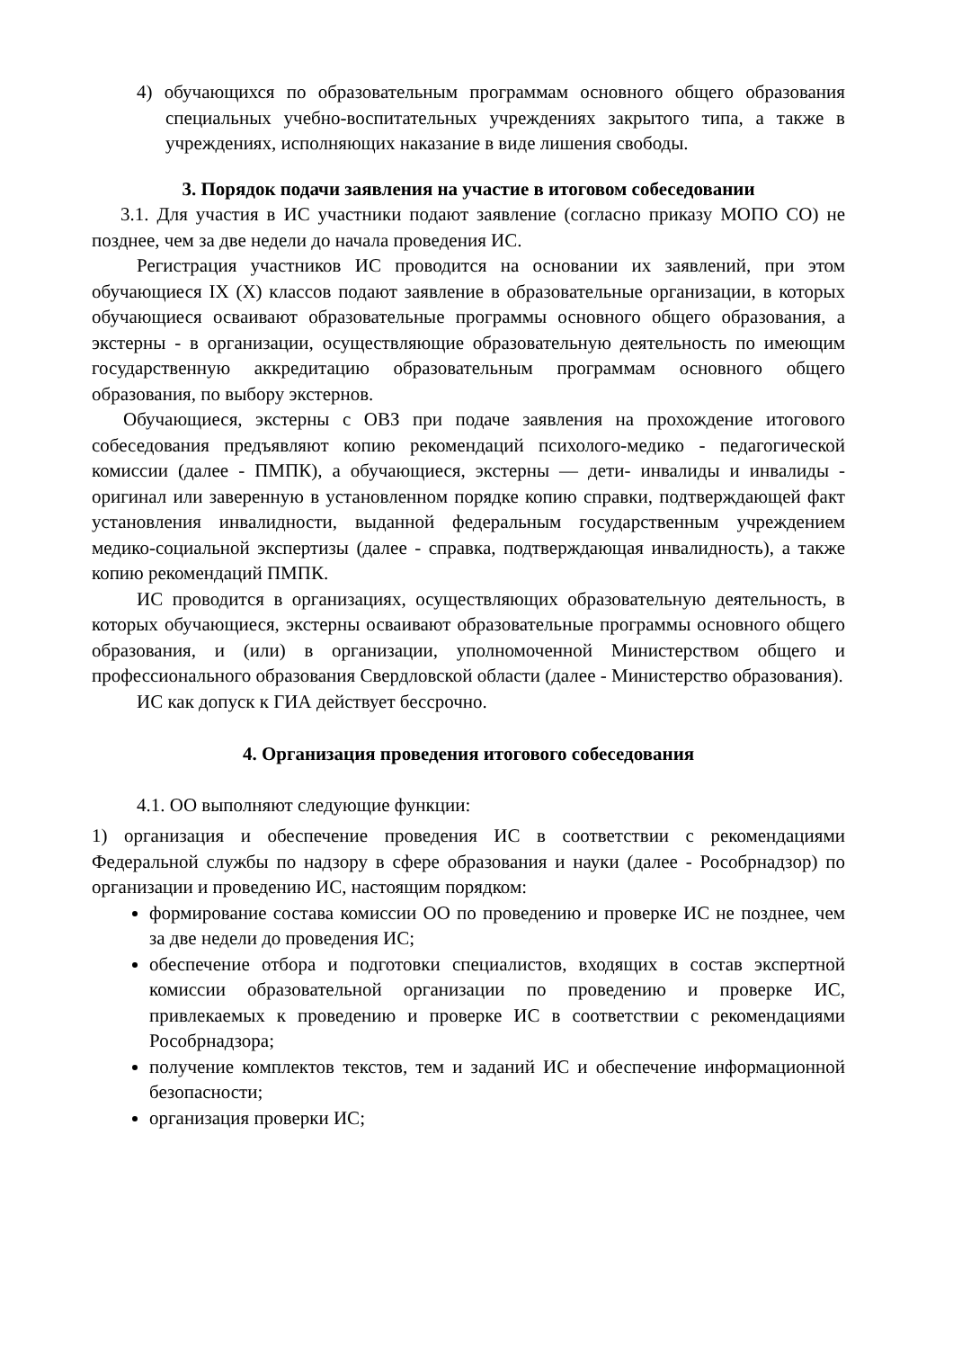4) обучающихся по образовательным программам основного общего образования специальных учебно-воспитательных учреждениях закрытого типа, а также в учреждениях, исполняющих наказание в виде лишения свободы.
3. Порядок подачи заявления на участие в итоговом собеседовании
3.1. Для участия в ИС участники подают заявление (согласно приказу МОПО СО) не позднее, чем за две недели до начала проведения ИС.
Регистрация участников ИС проводится на основании их заявлений, при этом обучающиеся IX (X) классов подают заявление в образовательные организации, в которых обучающиеся осваивают образовательные программы основного общего образования, а экстерны - в организации, осуществляющие образовательную деятельность по имеющим государственную аккредитацию образовательным программам основного общего образования, по выбору экстернов.
Обучающиеся, экстерны с ОВЗ при подаче заявления на прохождение итогового собеседования предъявляют копию рекомендаций психолого-медико - педагогической комиссии (далее - ПМПК), а обучающиеся, экстерны — дети- инвалиды и инвалиды - оригинал или заверенную в установленном порядке копию справки, подтверждающей факт установления инвалидности, выданной федеральным государственным учреждением медико-социальной экспертизы (далее - справка, подтверждающая инвалидность), а также копию рекомендаций ПМПК.
ИС проводится в организациях, осуществляющих образовательную деятельность, в которых обучающиеся, экстерны осваивают образовательные программы основного общего образования, и (или) в организации, уполномоченной Министерством общего и профессионального образования Свердловской области (далее - Министерство образования).
ИС как допуск к ГИА действует бессрочно.
4. Организация проведения итогового собеседования
4.1. ОО выполняют следующие функции:
1) организация и обеспечение проведения ИС в соответствии с рекомендациями Федеральной службы по надзору в сфере образования и науки (далее - Рособрнадзор) по организации и проведению ИС, настоящим порядком:
формирование состава комиссии ОО по проведению и проверке ИС не позднее, чем за две недели до проведения ИС;
обеспечение отбора и подготовки специалистов, входящих в состав экспертной комиссии образовательной организации по проведению и проверке ИС, привлекаемых к проведению и проверке ИС в соответствии с рекомендациями Рособрнадзора;
получение комплектов текстов, тем и заданий ИС и обеспечение информационной безопасности;
организация проверки ИС;